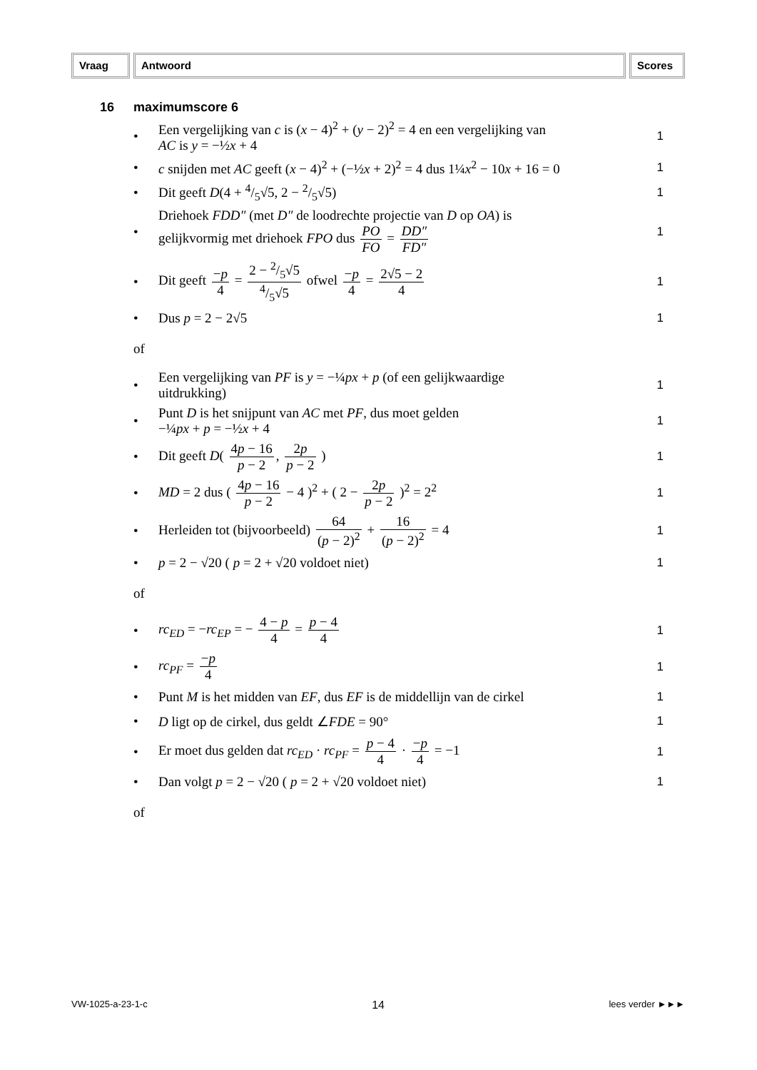Vraag Antwoord Scores
16 maximumscore 6
• Een vergelijking van c is (x − 4)<sup>2</sup> + (y − 2)<sup>2</sup> = 4 en een vergelijking van
AC is y = −½x + 4 1
• c snijden met AC geeft (x − 4)<sup>2</sup> + (−½x + 2)<sup>2</sup> = 4 dus 1¼x<sup>2</sup> − 10x + 16 = 0 1
• Dit geeft D(4 + 4/5√5, 2 − 2/5√5) 1
• Driehoek FDD″ (met D″ de loodrechte projectie van D op OA) is
gelijkvormig met driehoek FPO dus PO FO = DD″ FD″ 1
• Dit geeft −p 4 = 2 − 2/5√54/5√5 ofwel −p 4 = 2√5 − 2 4 1
• Dus p = 2 − 2√5 1
of
• Een vergelijking van PF is y = −¼px + p (of een gelijkwaardige
uitdrukking) 1
• Punt D is het snijpunt van AC met PF, dus moet gelden
−¼px + p = −½x + 4 1
• Dit geeft D( 4p − 16 p − 2, 2p p − 2 ) 1
• MD = 2 dus ( 4p − 16 p − 2 − 4 )<sup>2</sup> + ( 2 − 2p p − 2 )<sup>2</sup> = 2<sup>2</sup> 1
• Herleiden tot (bijvoorbeeld) 64 (p − 2)<sup>2</sup> + 16 (p − 2)<sup>2</sup> = 4 1
• p = 2 − √20 ( p = 2 + √20 voldoet niet) 1
of
• rc<sub>ED</sub> = −rc<sub>EP</sub> = − 4 − p 4 = p − 4 4 1
• rc<sub>PF</sub> = −p 4 1
• Punt M is het midden van EF, dus EF is de middellijn van de cirkel 1
• D ligt op de cirkel, dus geldt ∠FDE = 90° 1
• Er moet dus gelden dat rc<sub>ED</sub> · rc<sub>PF</sub> = p − 4 4 · −p 4 = −1 1
• Dan volgt p = 2 − √20 ( p = 2 + √20 voldoet niet) 1
of
VW-1025-a-23-1-c 14 lees verder ►►►